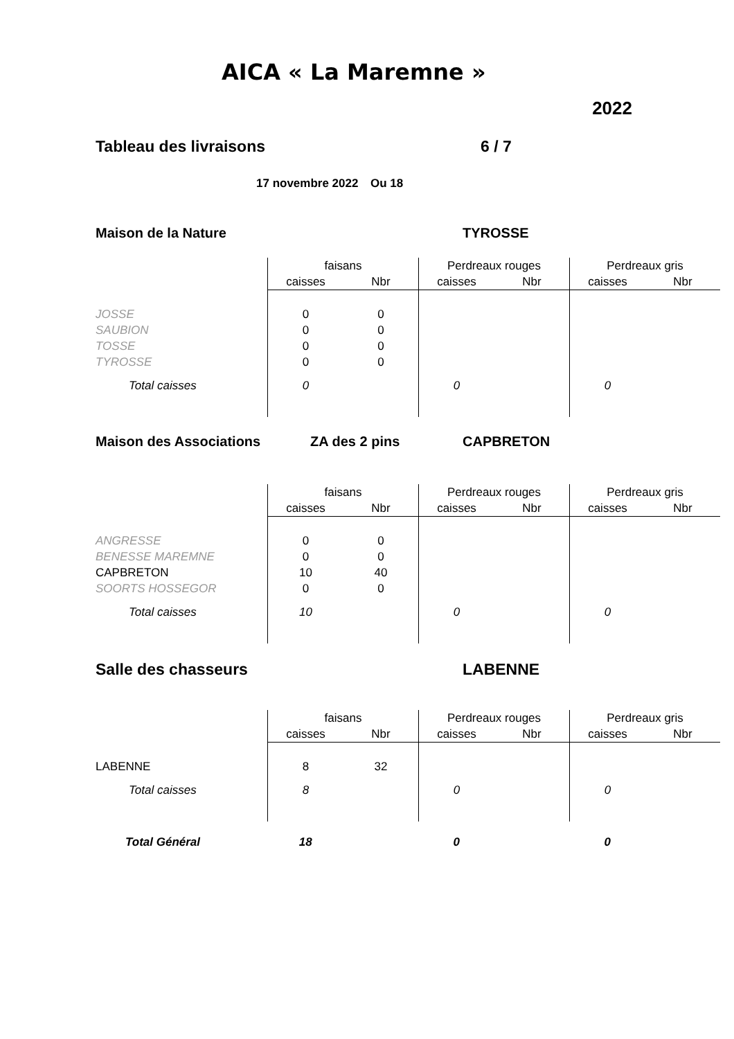AICA « La Maremne »
2022
Tableau des livraisons 6 / 7
17 novembre 2022 Ou 18
Maison de la Nature TYROSSE
| | faisans | | Perdreaux rouges | | Perdreaux gris | |
| --- | --- | --- | --- | --- | --- | --- |
| | caisses | Nbr | caisses | Nbr | caisses | Nbr |
| JOSSE | 0 | 0 | | | | |
| SAUBION | 0 | 0 | | | | |
| TOSSE | 0 | 0 | | | | |
| TYROSSE | 0 | 0 | | | | |
| Total caisses | 0 | | 0 | | 0 | |
Maison des Associations ZA des 2 pins CAPBRETON
| | faisans | | Perdreaux rouges | | Perdreaux gris | |
| --- | --- | --- | --- | --- | --- | --- |
| | caisses | Nbr | caisses | Nbr | caisses | Nbr |
| ANGRESSE | 0 | 0 | | | | |
| BENESSE MAREMNE | 0 | 0 | | | | |
| CAPBRETON | 10 | 40 | | | | |
| SOORTS HOSSEGOR | 0 | 0 | | | | |
| Total caisses | 10 | | 0 | | 0 | |
Salle des chasseurs LABENNE
| | faisans | | Perdreaux rouges | | Perdreaux gris | |
| --- | --- | --- | --- | --- | --- | --- |
| | caisses | Nbr | caisses | Nbr | caisses | Nbr |
| LABENNE | 8 | 32 | | | | |
| Total caisses | 8 | | 0 | | 0 | |
| Total Général | 18 | | 0 | | 0 | |